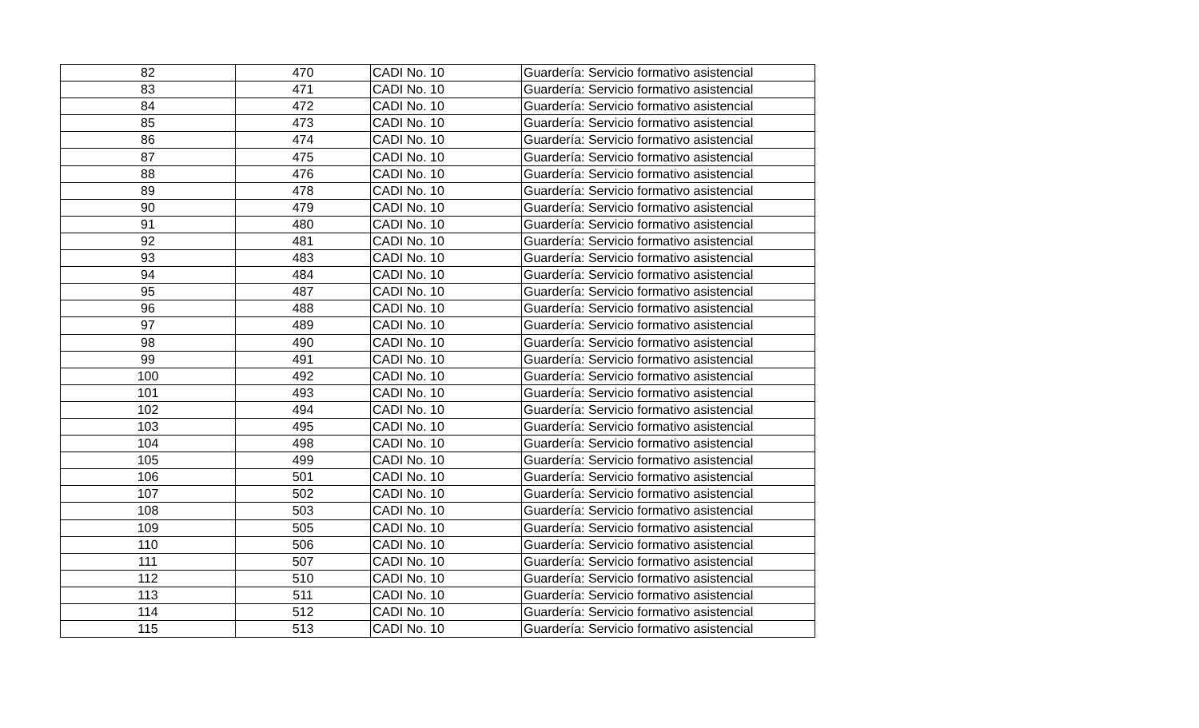| 82 | 470 | CADI No. 10 | Guardería: Servicio formativo asistencial |
| 83 | 471 | CADI No. 10 | Guardería: Servicio formativo asistencial |
| 84 | 472 | CADI No. 10 | Guardería: Servicio formativo asistencial |
| 85 | 473 | CADI No. 10 | Guardería: Servicio formativo asistencial |
| 86 | 474 | CADI No. 10 | Guardería: Servicio formativo asistencial |
| 87 | 475 | CADI No. 10 | Guardería: Servicio formativo asistencial |
| 88 | 476 | CADI No. 10 | Guardería: Servicio formativo asistencial |
| 89 | 478 | CADI No. 10 | Guardería: Servicio formativo asistencial |
| 90 | 479 | CADI No. 10 | Guardería: Servicio formativo asistencial |
| 91 | 480 | CADI No. 10 | Guardería: Servicio formativo asistencial |
| 92 | 481 | CADI No. 10 | Guardería: Servicio formativo asistencial |
| 93 | 483 | CADI No. 10 | Guardería: Servicio formativo asistencial |
| 94 | 484 | CADI No. 10 | Guardería: Servicio formativo asistencial |
| 95 | 487 | CADI No. 10 | Guardería: Servicio formativo asistencial |
| 96 | 488 | CADI No. 10 | Guardería: Servicio formativo asistencial |
| 97 | 489 | CADI No. 10 | Guardería: Servicio formativo asistencial |
| 98 | 490 | CADI No. 10 | Guardería: Servicio formativo asistencial |
| 99 | 491 | CADI No. 10 | Guardería: Servicio formativo asistencial |
| 100 | 492 | CADI No. 10 | Guardería: Servicio formativo asistencial |
| 101 | 493 | CADI No. 10 | Guardería: Servicio formativo asistencial |
| 102 | 494 | CADI No. 10 | Guardería: Servicio formativo asistencial |
| 103 | 495 | CADI No. 10 | Guardería: Servicio formativo asistencial |
| 104 | 498 | CADI No. 10 | Guardería: Servicio formativo asistencial |
| 105 | 499 | CADI No. 10 | Guardería: Servicio formativo asistencial |
| 106 | 501 | CADI No. 10 | Guardería: Servicio formativo asistencial |
| 107 | 502 | CADI No. 10 | Guardería: Servicio formativo asistencial |
| 108 | 503 | CADI No. 10 | Guardería: Servicio formativo asistencial |
| 109 | 505 | CADI No. 10 | Guardería: Servicio formativo asistencial |
| 110 | 506 | CADI No. 10 | Guardería: Servicio formativo asistencial |
| 111 | 507 | CADI No. 10 | Guardería: Servicio formativo asistencial |
| 112 | 510 | CADI No. 10 | Guardería: Servicio formativo asistencial |
| 113 | 511 | CADI No. 10 | Guardería: Servicio formativo asistencial |
| 114 | 512 | CADI No. 10 | Guardería: Servicio formativo asistencial |
| 115 | 513 | CADI No. 10 | Guardería: Servicio formativo asistencial |